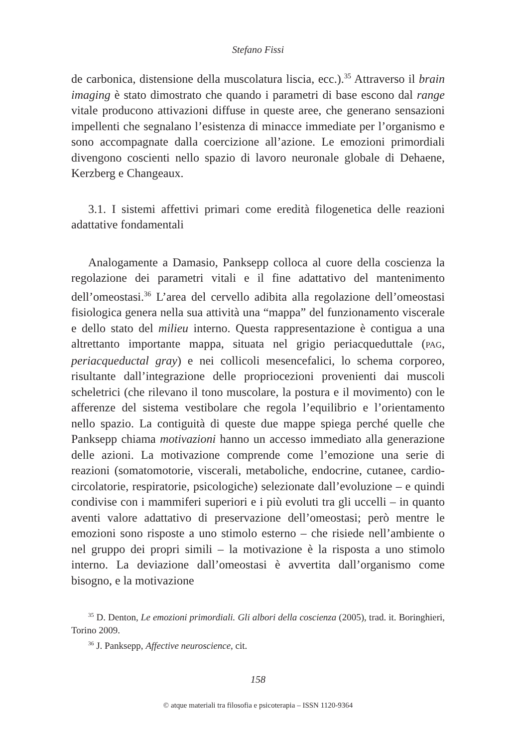Stefano Fissi
de carbonica, distensione della muscolatura liscia, ecc.).<sup>35</sup> Attraverso il brain imaging è stato dimostrato che quando i parametri di base escono dal range vitale producono attivazioni diffuse in queste aree, che generano sensazioni impellenti che segnalano l’esistenza di minacce immediate per l’organismo e sono accompagnate dalla coercizione all’azione. Le emozioni primordiali divengono coscienti nello spazio di lavoro neuronale globale di Dehaene, Kerzberg e Changeaux.
3.1. I sistemi affettivi primari come eredità filogenetica delle reazioni adattative fondamentali
Analogamente a Damasio, Panksepp colloca al cuore della coscienza la regolazione dei parametri vitali e il fine adattativo del mantenimento dell’omeostasi.<sup>36</sup> L’area del cervello adibita alla regolazione dell’omeostasi fisiologica genera nella sua attività una “mappa” del funzionamento viscerale e dello stato del milieu interno. Questa rappresentazione è contigua a una altrettanto importante mappa, situata nel grigio periacqueduttale (PAG, periacqueductal gray) e nei collicoli mesencefalici, lo schema corporeo, risultante dall’integrazione delle propriocezioni provenienti dai muscoli scheletrici (che rilevano il tono muscolare, la postura e il movimento) con le afferenze del sistema vestibolare che regola l’equilibrio e l’orientamento nello spazio. La contiguità di queste due mappe spiega perché quelle che Panksepp chiama motivazioni hanno un accesso immediato alla generazione delle azioni. La motivazione comprende come l’emozione una serie di reazioni (somatomotorie, viscerali, metaboliche, endocrine, cutanee, cardio-circolatorie, respiratorie, psicologiche) selezionate dall’evoluzione – e quindi condivise con i mammiferi superiori e i più evoluti tra gli uccelli – in quanto aventi valore adattativo di preservazione dell’omeostasi; però mentre le emozioni sono risposte a uno stimolo esterno – che risiede nell’ambiente o nel gruppo dei propri simili – la motivazione è la risposta a uno stimolo interno. La deviazione dall’omeostasi è avvertita dall’organismo come bisogno, e la motivazione
<sup>35</sup> D. Denton, Le emozioni primordiali. Gli albori della coscienza (2005), trad. it. Boringhieri, Torino 2009.
<sup>36</sup> J. Panksepp, Affective neuroscience, cit.
158
© atque materiali tra filosofia e psicoterapia – ISSN 1120-9364